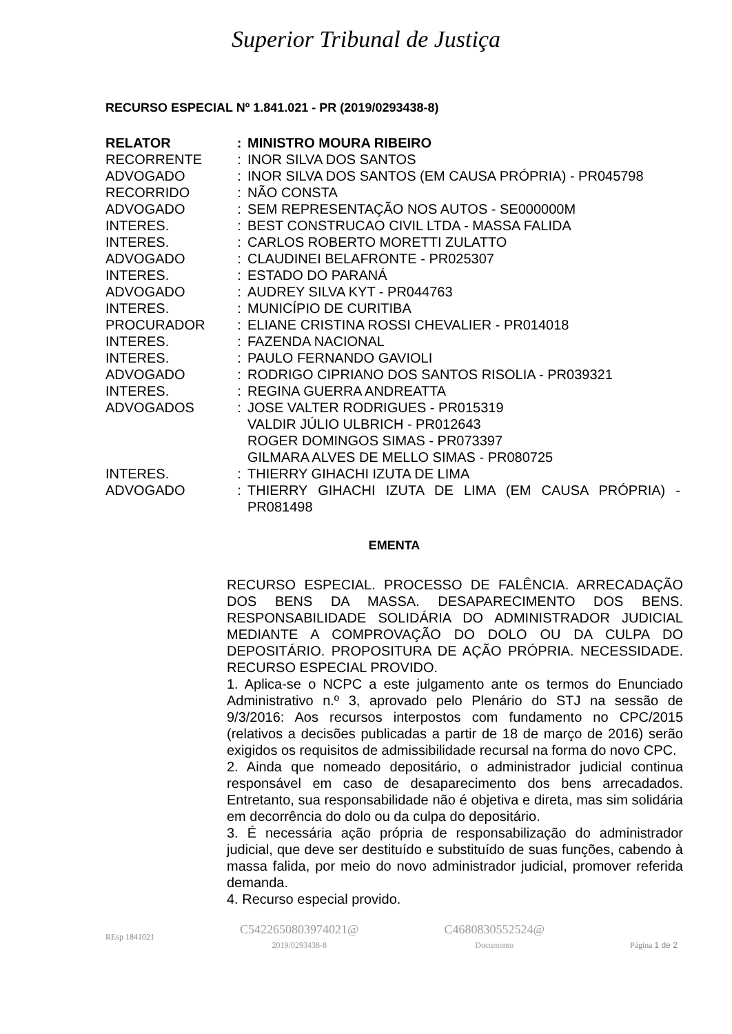Superior Tribunal de Justiça
RECURSO ESPECIAL Nº 1.841.021 - PR (2019/0293438-8)
| RELATOR | : | MINISTRO MOURA RIBEIRO |
| RECORRENTE | : | INOR SILVA DOS SANTOS |
| ADVOGADO | : | INOR SILVA DOS SANTOS (EM CAUSA PRÓPRIA) - PR045798 |
| RECORRIDO | : | NÃO CONSTA |
| ADVOGADO | : | SEM REPRESENTAÇÃO NOS AUTOS - SE000000M |
| INTERES. | : | BEST CONSTRUCAO CIVIL LTDA - MASSA FALIDA |
| INTERES. | : | CARLOS ROBERTO MORETTI ZULATTO |
| ADVOGADO | : | CLAUDINEI BELAFRONTE - PR025307 |
| INTERES. | : | ESTADO DO PARANÁ |
| ADVOGADO | : | AUDREY SILVA KYT - PR044763 |
| INTERES. | : | MUNICÍPIO DE CURITIBA |
| PROCURADOR | : | ELIANE CRISTINA ROSSI CHEVALIER - PR014018 |
| INTERES. | : | FAZENDA NACIONAL |
| INTERES. | : | PAULO FERNANDO GAVIOLI |
| ADVOGADO | : | RODRIGO CIPRIANO DOS SANTOS RISOLIA - PR039321 |
| INTERES. | : | REGINA GUERRA ANDREATTA |
| ADVOGADOS | : | JOSE VALTER RODRIGUES - PR015319 VALDIR JÚLIO ULBRICH - PR012643 ROGER DOMINGOS SIMAS - PR073397 GILMARA ALVES DE MELLO SIMAS - PR080725 |
| INTERES. | : | THIERRY GIHACHI IZUTA DE LIMA |
| ADVOGADO | : | THIERRY GIHACHI IZUTA DE LIMA (EM CAUSA PRÓPRIA) - PR081498 |
EMENTA
RECURSO ESPECIAL. PROCESSO DE FALÊNCIA. ARRECADAÇÃO DOS BENS DA MASSA. DESAPARECIMENTO DOS BENS. RESPONSABILIDADE SOLIDÁRIA DO ADMINISTRADOR JUDICIAL MEDIANTE A COMPROVAÇÃO DO DOLO OU DA CULPA DO DEPOSITÁRIO. PROPOSITURA DE AÇÃO PRÓPRIA. NECESSIDADE. RECURSO ESPECIAL PROVIDO.
1. Aplica-se o NCPC a este julgamento ante os termos do Enunciado Administrativo n.º 3, aprovado pelo Plenário do STJ na sessão de 9/3/2016: Aos recursos interpostos com fundamento no CPC/2015 (relativos a decisões publicadas a partir de 18 de março de 2016) serão exigidos os requisitos de admissibilidade recursal na forma do novo CPC.
2. Ainda que nomeado depositário, o administrador judicial continua responsável em caso de desaparecimento dos bens arrecadados. Entretanto, sua responsabilidade não é objetiva e direta, mas sim solidária em decorrência do dolo ou da culpa do depositário.
3. É necessária ação própria de responsabilização do administrador judicial, que deve ser destituído e substituído de suas funções, cabendo à massa falida, por meio do novo administrador judicial, promover referida demanda.
4. Recurso especial provido.
REsp 1841021
C5422650803974021@
2019/0293438-8
C4680830552524@
Documento
Página 1 de 2